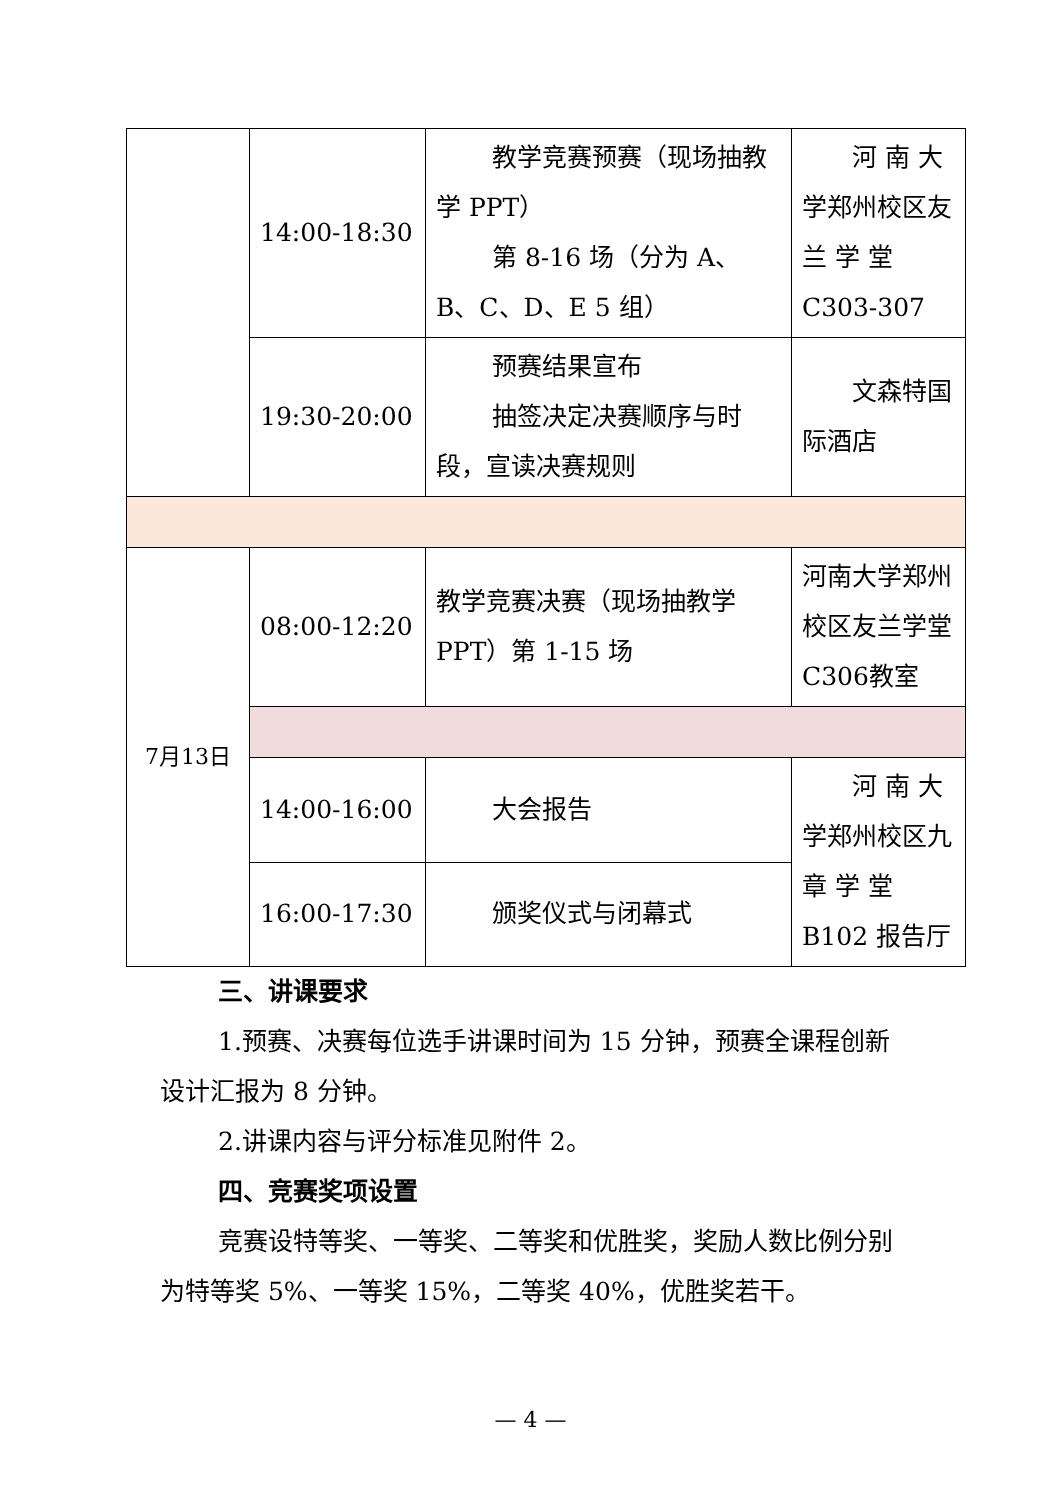| | 14:00-18:30 | 教学竞赛预赛（现场抽教学 PPT） 第 8-16 场（分为 A、B、C、D、E 5 组） | 河 南 大学郑州校区友 兰 学 堂C303-307 |
| | 19:30-20:00 | 预赛结果宣布 抽签决定决赛顺序与时段，宣读决赛规则 | 文森特国际酒店 |
| 7月13日 | 08:00-12:20 | 教学竞赛决赛（现场抽教学PPT）第 1-15 场 | 河南大学郑州校区友兰学堂C306教室 |
| | 14:00-16:00 | 大会报告 | 河 南 大学郑州校区九 章 学 堂B102 报告厅 |
| | 16:00-17:30 | 颁奖仪式与闭幕式 | |
三、讲课要求
1.预赛、决赛每位选手讲课时间为 15 分钟，预赛全课程创新设计汇报为 8 分钟。
2.讲课内容与评分标准见附件 2。
四、竞赛奖项设置
竞赛设特等奖、一等奖、二等奖和优胜奖，奖励人数比例分别为特等奖 5%、一等奖 15%，二等奖 40%，优胜奖若干。
— 4 —